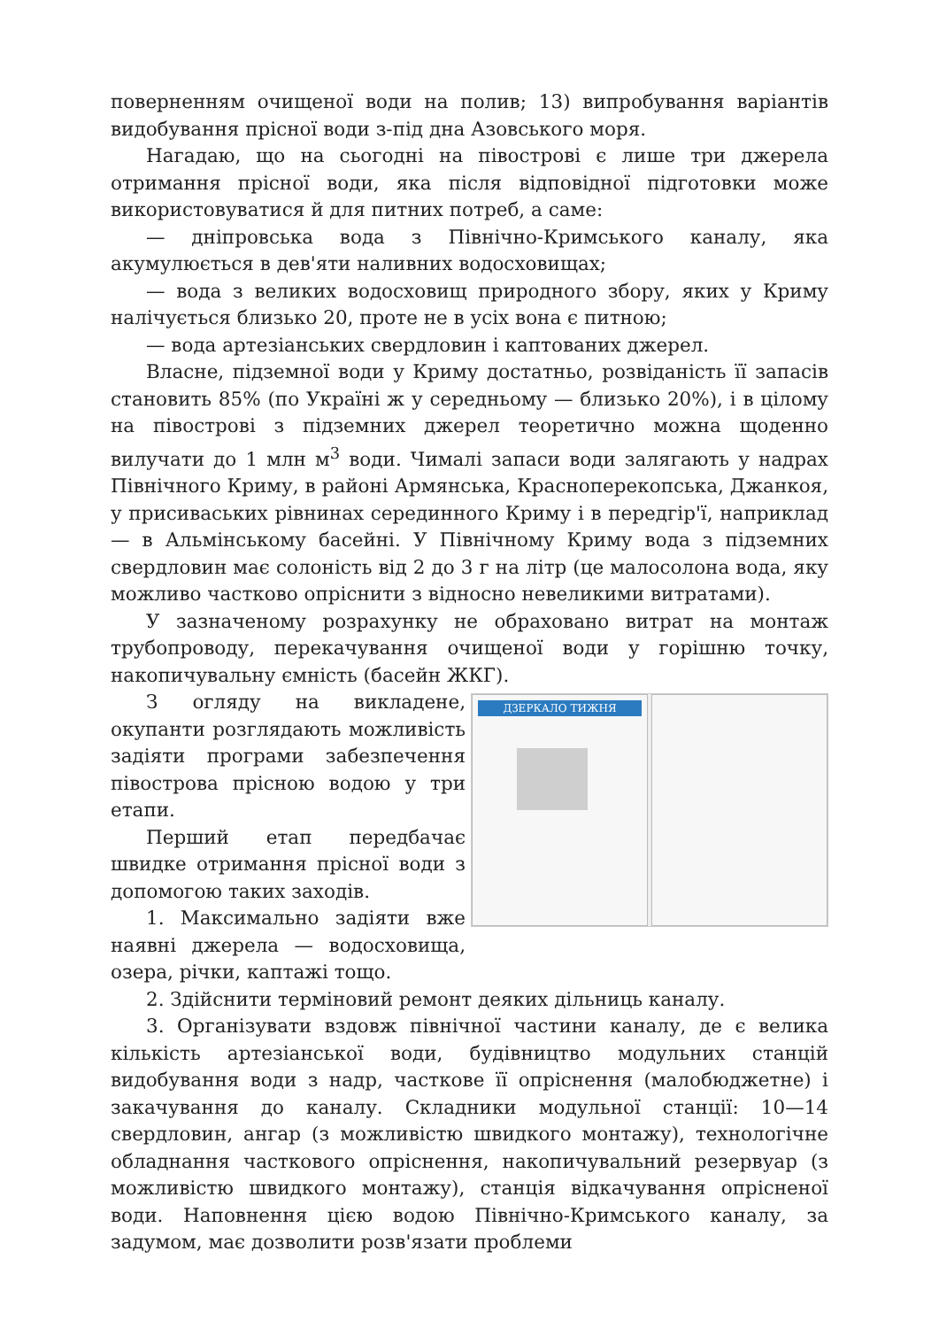поверненням очищеної води на полив; 13) випробування варіантів видобування прісної води з-під дна Азовського моря.
Нагадаю, що на сьогодні на півострові є лише три джерела отримання прісної води, яка після відповідної підготовки може використовуватися й для питних потреб, а саме:
— дніпровська вода з Північно-Кримського каналу, яка акумулюється в дев'яти наливних водосховищах;
— вода з великих водосховищ природного збору, яких у Криму налічується близько 20, проте не в усіх вона є питною;
— вода артезіанських свердловин і каптованих джерел.
Власне, підземної води у Криму достатньо, розвіданість її запасів становить 85% (по Україні ж у середньому — близько 20%), і в цілому на півострові з підземних джерел теоретично можна щоденно вилучати до 1 млн м<sup>3</sup> води. Чималі запаси води залягають у надрах Північного Криму, в районі Армянська, Красноперекопська, Джанкоя, у присиваських рівнинах серединного Криму і в передгір'ї, наприклад — в Альмінському басейні. У Північному Криму вода з підземних свердловин має солоність від 2 до 3 г на літр (це малосолона вода, яку можливо частково опріснити з відносно невеликими витратами).
У зазначеному розрахунку не обраховано витрат на монтаж трубопроводу, перекачування очищеної води у горішню точку, накопичувальну ємність (басейн ЖКГ).
ДЗЕРКАЛО ТИЖНЯ
З огляду на викладене, окупанти розглядають можливість задіяти програми забезпечення півострова прісною водою у три етапи.
Перший етап передбачає швидке отримання прісної води з допомогою таких заходів.
1. Максимально задіяти вже наявні джерела — водосховища, озера, річки, каптажі тощо.
2. Здійснити терміновий ремонт деяких дільниць каналу.
3. Організувати вздовж північної частини каналу, де є велика кількість артезіанської води, будівництво модульних станцій видобування води з надр, часткове її опріснення (малобюджетне) і закачування до каналу. Складники модульної станції: 10—14 свердловин, ангар (з можливістю швидкого монтажу), технологічне обладнання часткового опріснення, накопичувальний резервуар (з можливістю швидкого монтажу), станція відкачування опрісненої води. Наповнення цією водою Північно-Кримського каналу, за задумом, має дозволити розв'язати проблеми